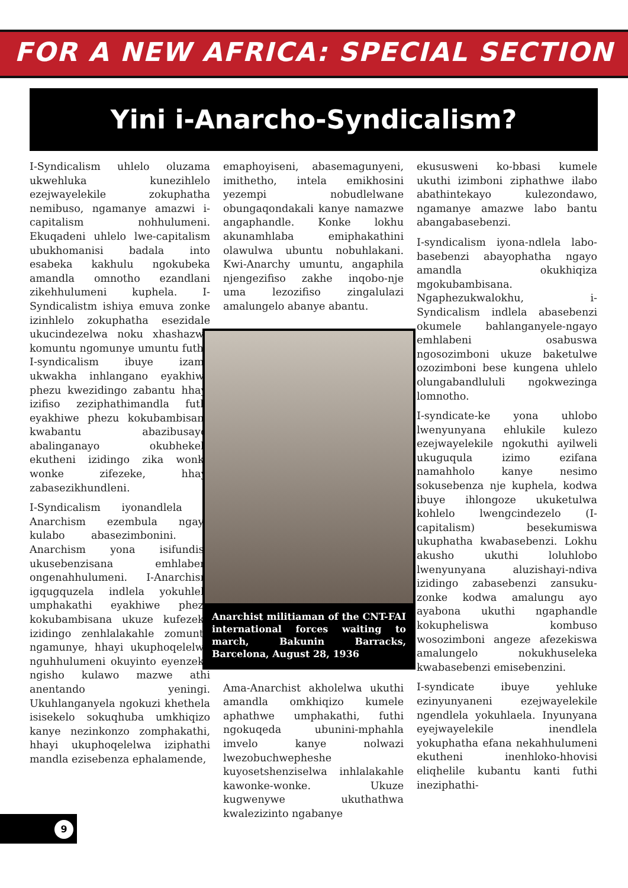FOR A NEW AFRICA: SPECIAL SECTION
Yini i-Anarcho-Syndicalism?
I-Syndicalism uhlelo oluzama ukwehluka kunezihlelo ezejwayelekile zokuphatha nemibuso, ngamanye amazwi i-capitalism nohhulumeni. Ekuqadeni uhlelo lwe-capitalism ubukhomanisi badala into esabeka kakhulu ngokubeka amandla omnotho ezandlani zikehhulumeni kuphela. I-Syndicalistm ishiya emuva zonke izinhlelo zokuphatha esezidale ukucindezelwa noku xhashazwa komuntu ngomunye umuntu futhi. I-syndicalism ibuye izame ukwakha inhlangano eyakhiwe phezu kwezidingo zabantu hhayi izifiso zeziphathimandla futhi eyakhiwe phezu kokubambisana kwabantu abazibusayo, abalinganayo okubhekele ekutheni izidingo zika wonke wonke zifezeke, hhayi zabasezikhundleni.
I-Syndicalism iyonandlela i-Anarchism ezembula ngayo kulabo abasezimbonini. I-Anarchism yona isifundisa ukusebenzisana emhlabeni ongenahhulumeni. I-Anarchism igqugquzela indlela yokuhlela umphakathi eyakhiwe phezu kokubambisana ukuze kufezeke izidingo zenhlalakahle zomuntu ngamunye, hhayi ukuphoqelelwa nguhhulumeni okuyinto eyenzeka ngisho kulawo mazwe athi anentando yeningi. Ukuhlanganyela ngokuzi khethela isisekelo sokuqhuba umkhiqizo kanye nezinkonzo zomphakathi, hhayi ukuphoqelelwa iziphathi mandla ezisebenza ephalamende,
emaphoyiseni, abasemagunyeni, imithetho, intela emikhosini yezempi nobudlelwane obungaqondakali kanye namazwe angaphandle. Konke lokhu akunamhlaba emiphakathini olawulwa ubuntu nobuhlakani. Kwi-Anarchy umuntu, angaphila njengezifiso zakhe inqobo-nje uma lezozifiso zingalulazi amalungelo abanye abantu.
Anarchist militiaman of the CNT-FAI international forces waiting to march, Bakunin Barracks, Barcelona, August 28, 1936
Ama-Anarchist akholelwa ukuthi amandla omkhiqizo kumele aphathwe umphakathi, futhi ngokuqeda ubunini-mphahla imvelo kanye nolwazi lwezobuchwepheshe kuyosetshenziselwa inhlalakahle kawonke-wonke. Ukuze kugwenywe ukuthathwa kwalezizinto ngabanye
ekususweni ko-bbasi kumele ukuthi izimboni ziphathwe ilabo abathintekayo kulezondawo, ngamanye amazwe labo bantu abangabasebenzi.
I-syndicalism iyona-ndlela labo-basebenzi abayophatha ngayo amandla okukhiqiza mgokubambisana. Ngaphezukwalokhu, i-Syndicalism indlela abasebenzi okumele bahlanganyele-ngayo emhlabeni osabuswa ngosozimboni ukuze baketulwe ozozimboni bese kungena uhlelo olungabandlululi ngokwezinga lomnotho.
I-syndicate-ke yona uhlobo lwenyunyana ehlukile kulezo ezejwayelekile ngokuthi ayilweli ukuguqula izimo ezifana namahholo kanye nesimo sokusebenza nje kuphela, kodwa ibuye ihlongoze ukuketulwa kohlelo lwengcindezelo (I-capitalism) besekumiswa ukuphatha kwabasebenzi. Lokhu akusho ukuthi loluhlobo lwenyunyana aluzishayi-ndiva izidingo zabasebenzi zansuku-zonke kodwa amalungu ayo ayabona ukuthi ngaphandle kokupheliswa kombuso wosozimboni angeze afezekiswa amalungelo nokukhuseleka kwabasebenzi emisebenzini.
I-syndicate ibuye yehluke ezinyunyaneni ezejwayelekile ngendlela yokuhlaela. Inyunyana eyejwayelekile inendlela yokuphatha efana nekahhulumeni ekutheni inenhloko-hhovisi eliqhelile kubantu kanti futhi ineziphathi-
9